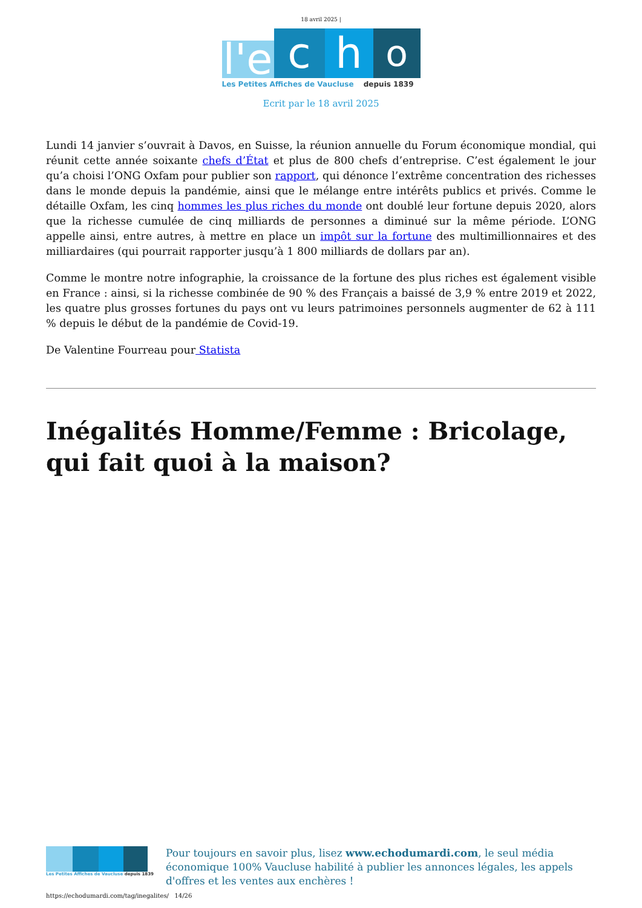18 avril 2025 |
l'e
c
h
o
Les Petites Affiches de Vaucluse depuis 1839
Ecrit par le 18 avril 2025
Lundi 14 janvier s’ouvrait à Davos, en Suisse, la réunion annuelle du Forum économique mondial, qui réunit cette année soixante chefs d’État et plus de 800 chefs d’entreprise. C’est également le jour qu’a choisi l’ONG Oxfam pour publier son rapport, qui dénonce l’extrême concentration des richesses dans le monde depuis la pandémie, ainsi que le mélange entre intérêts publics et privés. Comme le détaille Oxfam, les cinq hommes les plus riches du monde ont doublé leur fortune depuis 2020, alors que la richesse cumulée de cinq milliards de personnes a diminué sur la même période. L’ONG appelle ainsi, entre autres, à mettre en place un impôt sur la fortune des multimillionnaires et des milliardaires (qui pourrait rapporter jusqu’à 1 800 milliards de dollars par an).
Comme le montre notre infographie, la croissance de la fortune des plus riches est également visible en France : ainsi, si la richesse combinée de 90 % des Français a baissé de 3,9 % entre 2019 et 2022, les quatre plus grosses fortunes du pays ont vu leurs patrimoines personnels augmenter de 62 à 111 % depuis le début de la pandémie de Covid-19.
De Valentine Fourreau pour Statista
Inégalités Homme/Femme : Bricolage, qui fait quoi à la maison?
Les Petites Affiches de Vaucluse depuis 1839
Pour toujours en savoir plus, lisez www.echodumardi.com, le seul média économique 100% Vaucluse habilité à publier les annonces légales, les appels d'offres et les ventes aux enchères !
https://echodumardi.com/tag/inegalites/ 14/26